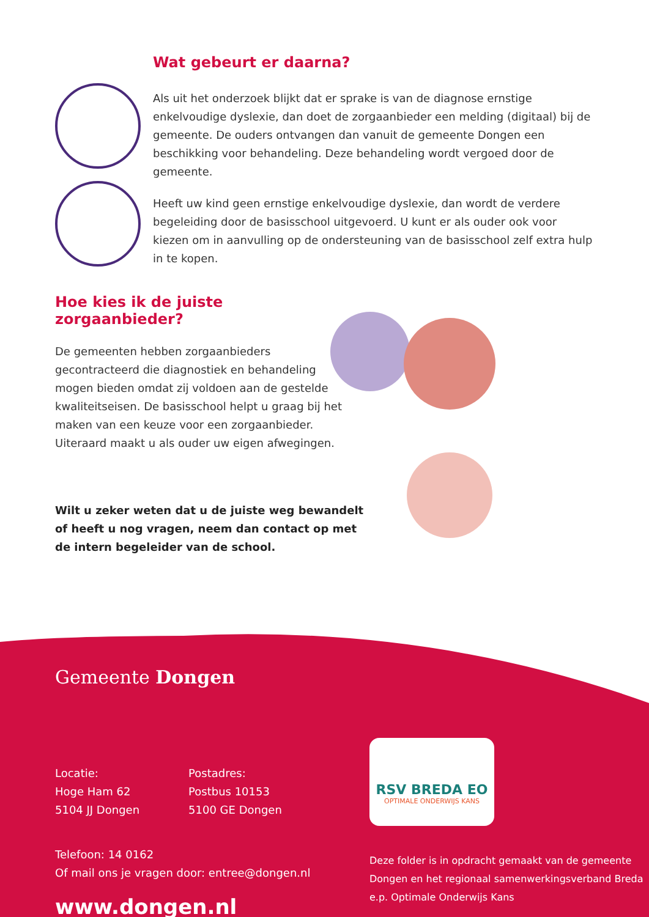Wat gebeurt er daarna?
Als uit het onderzoek blijkt dat er sprake is van de diagnose ernstige enkelvoudige dyslexie, dan doet de zorgaanbieder een melding (digitaal) bij de gemeente. De ouders ontvangen dan vanuit de gemeente Dongen een beschikking voor behandeling. Deze behandeling wordt vergoed door de gemeente.
Heeft uw kind geen ernstige enkelvoudige dyslexie, dan wordt de verdere begeleiding door de basisschool uitgevoerd. U kunt er als ouder ook voor kiezen om in aanvulling op de ondersteuning van de basisschool zelf extra hulp in te kopen.
Hoe kies ik de juiste zorgaanbieder?
De gemeenten hebben zorgaanbieders gecontracteerd die diagnostiek en behandeling mogen bieden omdat zij voldoen aan de gestelde kwaliteitseisen. De basisschool helpt u graag bij het maken van een keuze voor een zorgaanbieder. Uiteraard maakt u als ouder uw eigen afwegingen.
Wilt u zeker weten dat u de juiste weg bewandelt of heeft u nog vragen, neem dan contact op met de intern begeleider van de school.
Gemeente Dongen
Locatie:
Hoge Ham 62
5104 JJ Dongen
Postadres:
Postbus 10153
5100 GE Dongen
Telefoon: 14 0162
Of mail ons je vragen door: entree@dongen.nl
www.dongen.nl
RSV BREDA EO
OPTIMALE ONDERWIJS KANS
Deze folder is in opdracht gemaakt van de gemeente Dongen en het regionaal samenwerkingsverband Breda e.p. Optimale Onderwijs Kans